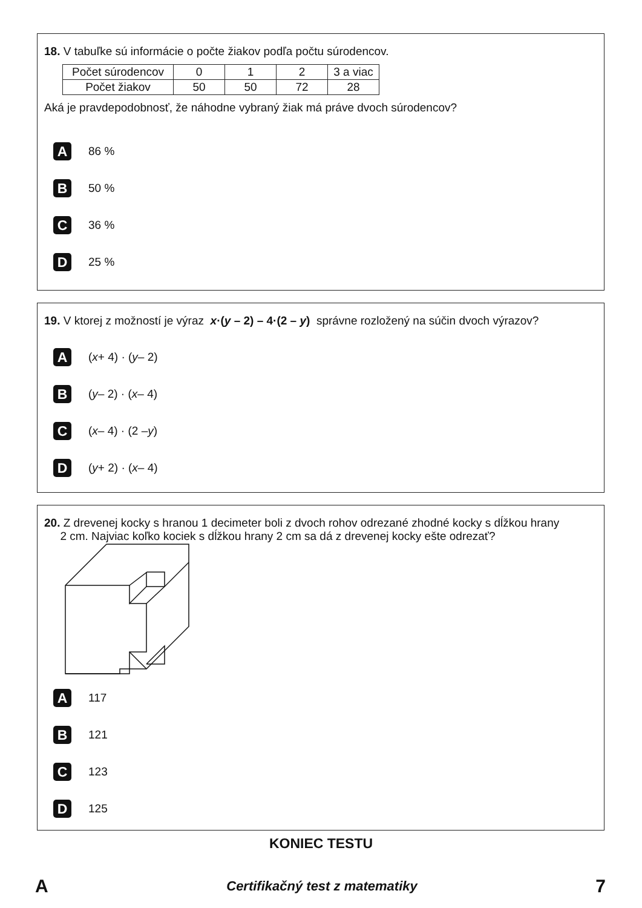18. V tabuľke sú informácie o počte žiakov podľa počtu súrodencov.
| Počet súrodencov | 0 | 1 | 2 | 3 a viac |
| Počet žiakov | 50 | 50 | 72 | 28 |
Aká je pravdepodobnosť, že náhodne vybraný žiak má práve dvoch súrodencov?
A 86 %
B 50 %
C 36 %
D 25 %
19. V ktorej z možností je výraz x·(y – 2) – 4·(2 – y) správne rozložený na súčin dvoch výrazov?
A (x + 4) · (y – 2)
B (y – 2) · (x – 4)
C (x – 4) · (2 – y)
D (y + 2) · (x – 4)
20. Z drevenej kocky s hranou 1 decimeter boli z dvoch rohov odrezané zhodné kocky s dĺžkou hrany
2 cm. Najviac koľko kociek s dĺžkou hrany 2 cm sa dá z drevenej kocky ešte odrezať?
A 117
B 121
C 123
D 125
KONIEC TESTU
A Certifikačný test z matematiky 7